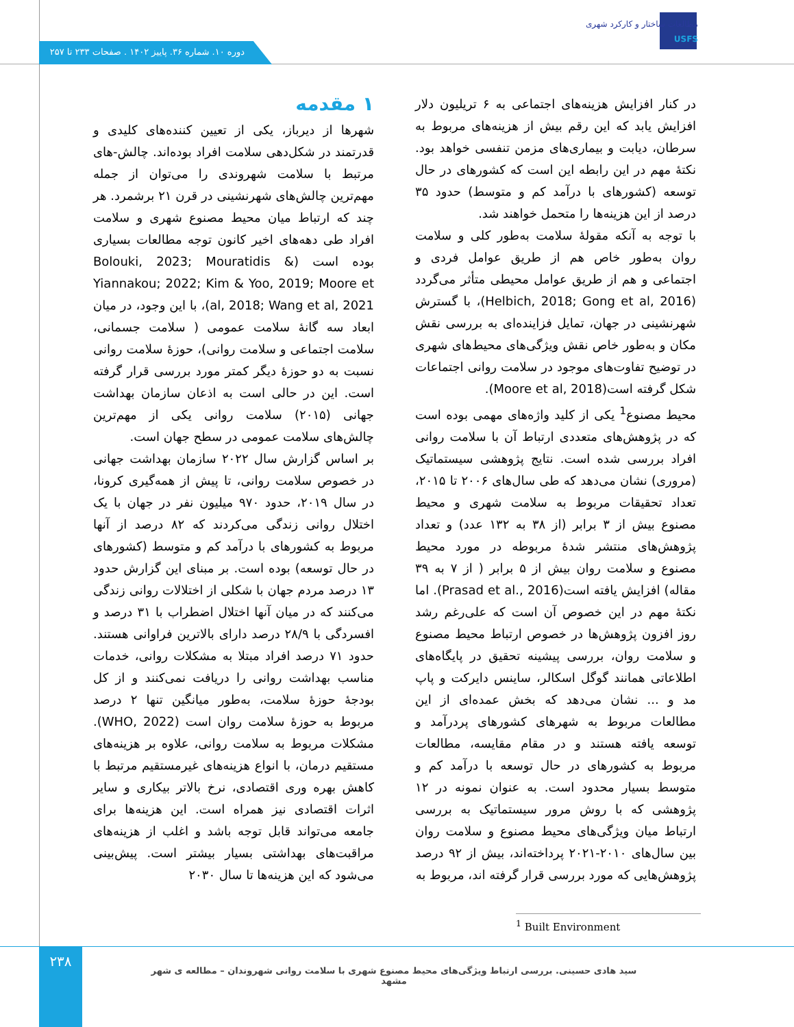مطالعات ساختار و کارکرد شهری
USFS
دوره ۱۰. شماره ۳۶. پاییز ۱۴۰۲ . صفحات ۲۳۳ تا ۲۵۷
۱ مقدمه
شهرها از دیرباز، یکی از تعیین کننده‌های کلیدی و قدرتمند در شکل‌دهی سلامت افراد بوده‌اند. چالش-های مرتبط با سلامت شهروندی را می‌توان از جمله مهم‌ترین چالش‌های شهرنشینی در قرن ۲۱ برشمرد. هر چند که ارتباط میان محیط مصنوع شهری و سلامت افراد طی دهه‌های اخیر کانون توجه مطالعات بسیاری بوده است (Bolouki, 2023; Mouratidis & Yiannakou; 2022; Kim & Yoo, 2019; Moore et al, 2018; Wang et al, 2021)، با این وجود، در میان ابعاد سه گانۀ سلامت عمومی ( سلامت جسمانی، سلامت اجتماعی و سلامت روانی)، حوزۀ سلامت روانی نسبت به دو حوزۀ دیگر کمتر مورد بررسی قرار گرفته است. این در حالی است به اذعان سازمان بهداشت جهانی (۲۰۱۵) سلامت روانی یکی از مهم‌ترین چالش‌های سلامت عمومی در سطح جهان است.
بر اساس گزارش سال ۲۰۲۲ سازمان بهداشت جهانی در خصوص سلامت روانی، تا پیش از همه‌گیری کرونا، در سال ۲۰۱۹، حدود ۹۷۰ میلیون نفر در جهان با یک اختلال روانی زندگی می‌کردند که ۸۲ درصد از آنها مربوط به کشورهای با درآمد کم و متوسط (کشورهای در حال توسعه) بوده است. بر مبنای این گزارش حدود ۱۳ درصد مردم جهان با شکلی از اختلالات روانی زندگی می‌کنند که در میان آنها اختلال اضطراب با ۳۱ درصد و افسردگی با ۲۸/۹ درصد دارای بالاترین فراوانی هستند. حدود ۷۱ درصد افراد مبتلا به مشکلات روانی، خدمات مناسب بهداشت روانی را دریافت نمی‌کنند و از کل بودجۀ حوزۀ سلامت، به‌طور میانگین تنها ۲ درصد مربوط به حوزۀ سلامت روان است (WHO, 2022). مشکلات مربوط به سلامت روانی، علاوه بر هزینه‌های مستقیم درمان، با انواع هزینه‌های غیرمستقیم مرتبط با کاهش بهره وری اقتصادی، نرخ بالاتر بیکاری و سایر اثرات اقتصادی نیز همراه است. این هزینه‌ها برای جامعه می‌تواند قابل توجه باشد و اغلب از هزینه‌های مراقبت‌های بهداشتی بسیار بیشتر است. پیش‌بینی می‌شود که این هزینه‌ها تا سال ۲۰۳۰
در کنار افزایش هزینه‌های اجتماعی به ۶ تریلیون دلار افزایش یابد که این رقم بیش از هزینه‌های مربوط به سرطان، دیابت و بیماری‌های مزمن تنفسی خواهد بود. نکتۀ مهم در این رابطه این است که کشورهای در حال توسعه (کشورهای با درآمد کم و متوسط) حدود ۳۵ درصد از این هزینه‌ها را متحمل خواهند شد.
با توجه به آنکه مقولۀ سلامت به‌طور کلی و سلامت روان به‌طور خاص هم از طریق عوامل فردی و اجتماعی و هم از طریق عوامل محیطی متأثر می‌گردد (Helbich, 2018; Gong et al, 2016)، با گسترش شهرنشینی در جهان، تمایل فزاینده‌ای به بررسی نقش مکان و به‌طور خاص نقش ویژگی‌های محیط‌های شهری در توضیح تفاوت‌های موجود در سلامت روانی اجتماعات شکل گرفته است(Moore et al, 2018).
محیط مصنوع<sup>1</sup> یکی از کلید واژه‌های مهمی بوده است که در پژوهش‌های متعددی ارتباط آن با سلامت روانی افراد بررسی شده است. نتایج پژوهشی سیستماتیک (مروری) نشان می‌دهد که طی سال‌های ۲۰۰۶ تا ۲۰۱۵، تعداد تحقیقات مربوط به سلامت شهری و محیط مصنوع بیش از ۳ برابر (از ۳۸ به ۱۳۲ عدد) و تعداد پژوهش‌های منتشر شدۀ مربوطه در مورد محیط مصنوع و سلامت روان بیش از ۵ برابر ( از ۷ به ۳۹ مقاله) افزایش یافته است(Prasad et al., 2016). اما نکتۀ مهم در این خصوص آن است که علی‌رغم رشد روز افزون پژوهش‌ها در خصوص ارتباط محیط مصنوع و سلامت روان، بررسی پیشینه تحقیق در پایگاه‌های اطلاعاتی همانند گوگل اسکالر، ساینس دایرکت و پاپ مد و ... نشان می‌دهد که بخش عمده‌ای از این مطالعات مربوط به شهرهای کشورهای پردرآمد و توسعه یافته هستند و در مقام مقایسه، مطالعات مربوط به کشورهای در حال توسعه با درآمد کم و متوسط بسیار محدود است. به عنوان نمونه در ۱۲ پژوهشی که با روش مرور سیستماتیک به بررسی ارتباط میان ویژگی‌های محیط مصنوع و سلامت روان بین سال‌های ۲۰۱۰-۲۰۲۱ پرداخته‌اند، بیش از ۹۲ درصد پژوهش‌هایی که مورد بررسی قرار گرفته اند، مربوط به
<sup>1</sup> Built Environment
۲۳۸
سید هادی حسینی. بررسی ارتباط ویژگی‌های محیط مصنوع شهری با سلامت روانی شهروندان – مطالعه ی شهر مشهد